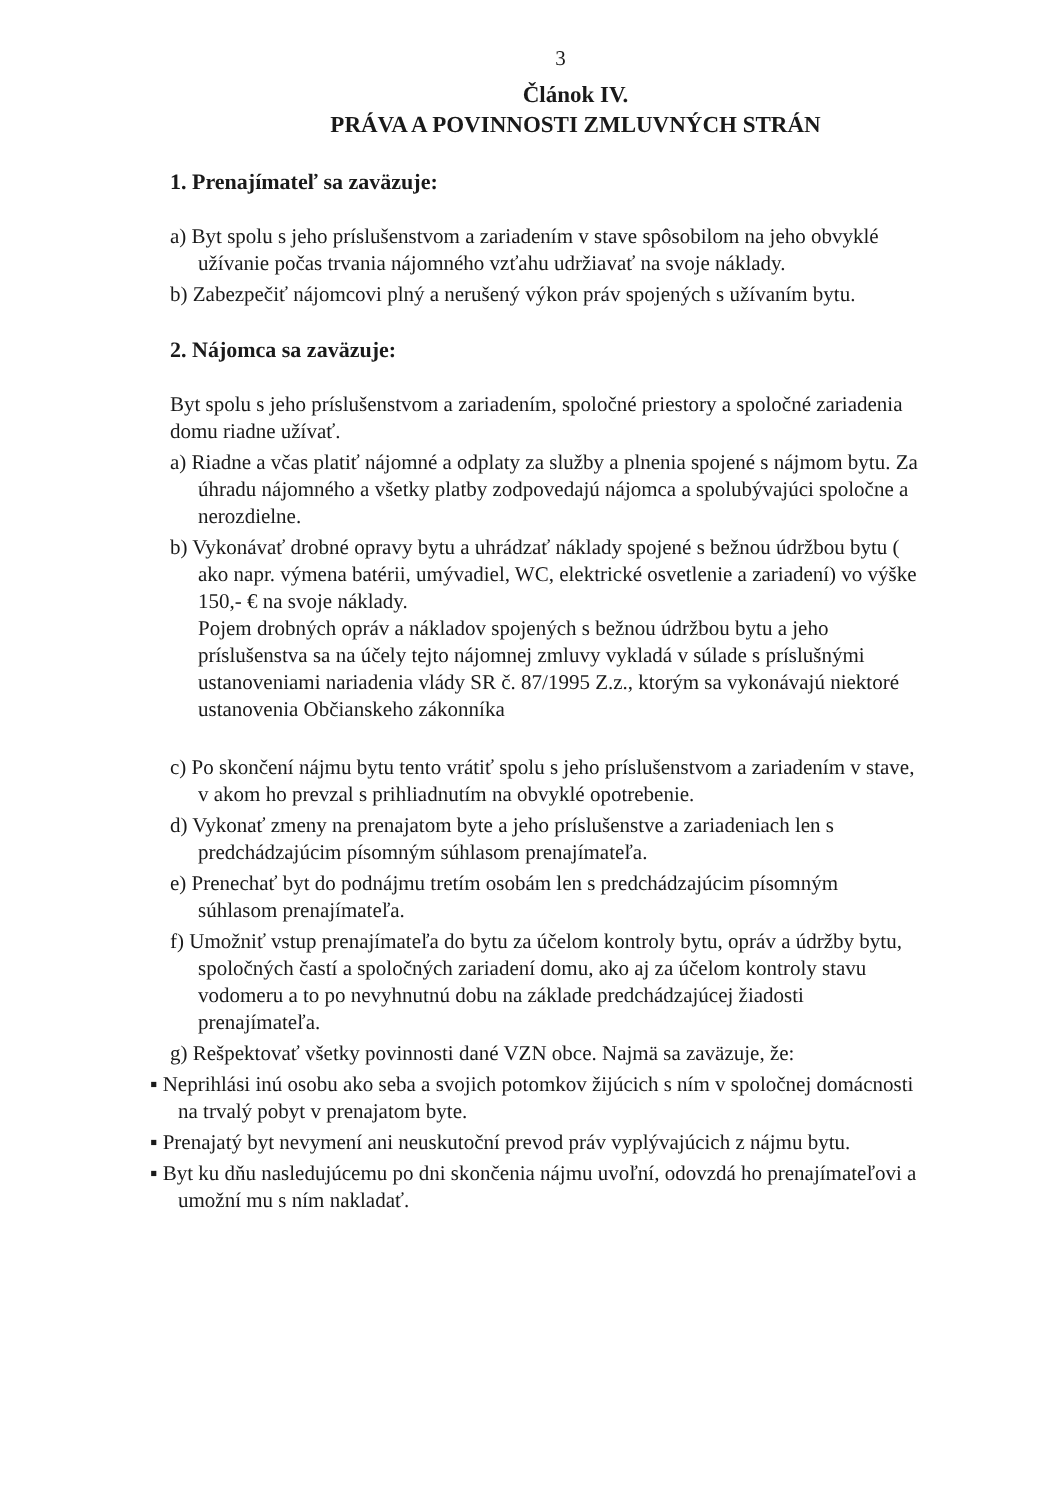3
Článok IV.
PRÁVA A POVINNOSTI ZMLUVNÝCH STRÁN
1. Prenajímateľ sa zaväzuje:
a) Byt spolu s jeho príslušenstvom a zariadením v stave spôsobilom na jeho obvyklé užívanie počas trvania nájomného vzťahu udržiavať na svoje náklady.
b) Zabezpečiť nájomcovi plný a nerušený výkon práv spojených s užívaním bytu.
2. Nájomca sa zaväzuje:
Byt spolu s jeho príslušenstvom a zariadením, spoločné priestory a spoločné zariadenia domu riadne užívať.
a) Riadne a včas platiť nájomné a odplaty za služby a plnenia spojené s nájmom bytu. Za úhradu nájomného a všetky platby zodpovedajú nájomca a spolubývajúci spoločne a nerozdielne.
b) Vykonávať drobné opravy bytu a uhrádzať náklady spojené s bežnou údržbou bytu ( ako napr. výmena batérii, umývadiel, WC, elektrické osvetlenie a zariadení) vo výške 150,- € na svoje náklady.
Pojem drobných opráv a nákladov spojených s bežnou údržbou bytu a jeho príslušenstva sa na účely tejto nájomnej zmluvy vykladá v súlade s príslušnými ustanoveniami nariadenia vlády SR č. 87/1995 Z.z., ktorým sa vykonávajú niektoré ustanovenia Občianskeho zákonníka
c) Po skončení nájmu bytu tento vrátiť spolu s jeho príslušenstvom a zariadením v stave, v akom ho prevzal s prihliadnutím na obvyklé opotrebenie.
d) Vykonať zmeny na prenajatom byte a jeho príslušenstve a zariadeniach len s predchádzajúcim písomným súhlasom prenajímateľa.
e) Prenechať byt do podnájmu tretím osobám len s predchádzajúcim písomným súhlasom prenajímateľa.
f) Umožniť vstup prenajímateľa do bytu za účelom kontroly bytu, opráv a údržby bytu, spoločných častí a spoločných zariadení domu, ako aj za účelom kontroly stavu vodomeru a to po nevyhnutnú dobu na základe predchádzajúcej žiadosti prenajímateľa.
g) Rešpektovať všetky povinnosti dané VZN obce. Najmä sa zaväzuje, že:
▪ Neprihlási inú osobu ako seba a svojich potomkov žijúcich s ním v spoločnej domácnosti na trvalý pobyt v prenajatom byte.
▪ Prenajatý byt nevymení ani neuskutoční prevod práv vyplývajúcich z nájmu bytu.
▪ Byt ku dňu nasledujúcemu po dni skončenia nájmu uvoľní, odovzdá ho prenajímateľovi a umožní mu s ním nakladať.